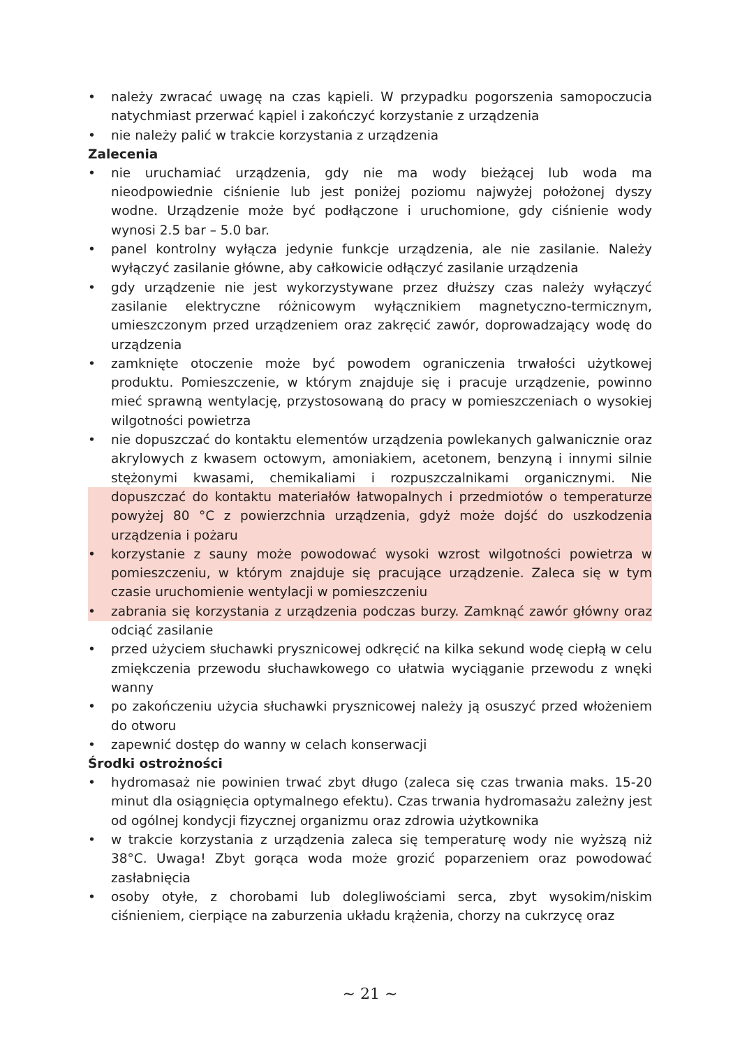• należy zwracać uwagę na czas kąpieli. W przypadku pogorszenia samopoczucia natychmiast przerwać kąpiel i zakończyć korzystanie z urządzenia
• nie należy palić w trakcie korzystania z urządzenia
Zalecenia
• nie uruchamiać urządzenia, gdy nie ma wody bieżącej lub woda ma nieodpowiednie ciśnienie lub jest poniżej poziomu najwyżej położonej dyszy wodne. Urządzenie może być podłączone i uruchomione, gdy ciśnienie wody wynosi 2.5 bar – 5.0 bar.
• panel kontrolny wyłącza jedynie funkcje urządzenia, ale nie zasilanie. Należy wyłączyć zasilanie główne, aby całkowicie odłączyć zasilanie urządzenia
• gdy urządzenie nie jest wykorzystywane przez dłuższy czas należy wyłączyć zasilanie elektryczne różnicowym wyłącznikiem magnetyczno-termicznym, umieszczonym przed urządzeniem oraz zakręcić zawór, doprowadzający wodę do urządzenia
• zamknięte otoczenie może być powodem ograniczenia trwałości użytkowej produktu. Pomieszczenie, w którym znajduje się i pracuje urządzenie, powinno mieć sprawną wentylację, przystosowaną do pracy w pomieszczeniach o wysokiej wilgotności powietrza
• nie dopuszczać do kontaktu elementów urządzenia powlekanych galwanicznie oraz akrylowych z kwasem octowym, amoniakiem, acetonem, benzyną i innymi silnie stężonymi kwasami, chemikaliami i rozpuszczalnikami organicznymi. Nie dopuszczać do kontaktu materiałów łatwopalnych i przedmiotów o temperaturze powyżej 80 °C z powierzchnia urządzenia, gdyż może dojść do uszkodzenia urządzenia i pożaru
• korzystanie z sauny może powodować wysoki wzrost wilgotności powietrza w pomieszczeniu, w którym znajduje się pracujące urządzenie. Zaleca się w tym czasie uruchomienie wentylacji w pomieszczeniu
• zabrania się korzystania z urządzenia podczas burzy. Zamknąć zawór główny oraz odciąć zasilanie
• przed użyciem słuchawki prysznicowej odkręcić na kilka sekund wodę ciepłą w celu zmiękczenia przewodu słuchawkowego co ułatwia wyciąganie przewodu z wnęki wanny
• po zakończeniu użycia słuchawki prysznicowej należy ją osuszyć przed włożeniem do otworu
• zapewnić dostęp do wanny w celach konserwacji
Środki ostrożności
• hydromasaż nie powinien trwać zbyt długo (zaleca się czas trwania maks. 15-20 minut dla osiągnięcia optymalnego efektu). Czas trwania hydromasażu zależny jest od ogólnej kondycji fizycznej organizmu oraz zdrowia użytkownika
• w trakcie korzystania z urządzenia zaleca się temperaturę wody nie wyższą niż 38°C. Uwaga! Zbyt gorąca woda może grozić poparzeniem oraz powodować zasłabnięcia
• osoby otyłe, z chorobami lub dolegliwościami serca, zbyt wysokim/niskim ciśnieniem, cierpiące na zaburzenia układu krążenia, chorzy na cukrzycę oraz
~ 21 ~